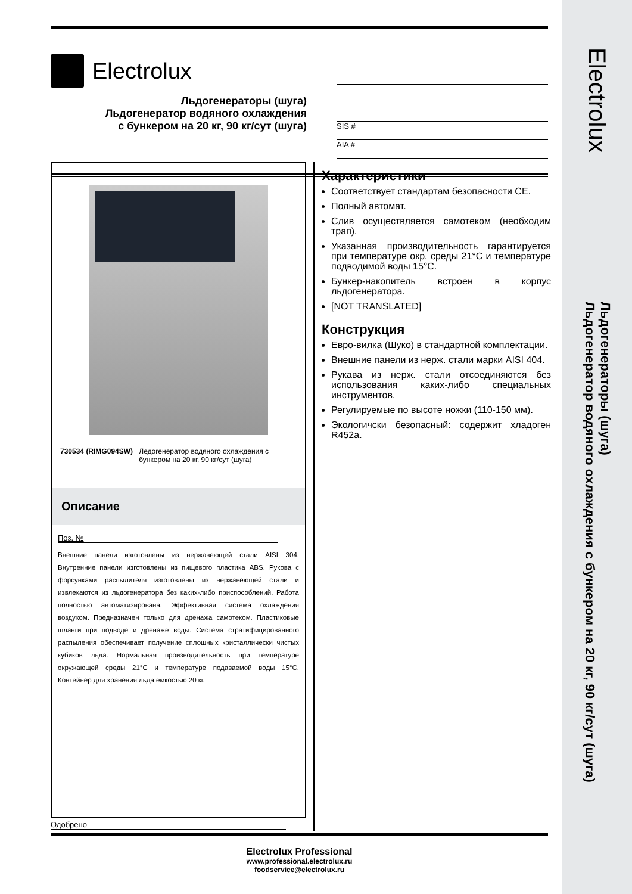Electrolux
Льдогенераторы (шуга)
Льдогенератор водяного охлаждения с бункером на 20 кг, 90 кг/сут (шуга)
Electrolux
Льдогенераторы (шуга)
Льдогенератор водяного охлаждения
с бункером на 20 кг, 90 кг/сут (шуга)
SIS #
AIA #
730534 (RIMG094SW) Ледогенератор водяного охлаждения с бункером на 20 кг, 90 кг/сут (шуга)
Описание
Поз. №
Внешние панели изготовлены из нержавеющей стали AISI 304. Внутренние панели изготовлены из пищевого пластика ABS. Рукова с форсунками распылителя изготовлены из нержавеющей стали и извлекаются из льдогенератора без каких-либо приспособлений. Работа полностью автоматизирована. Эффективная система охлаждения воздухом. Предназначен только для дренажа самотеком. Пластиковые шланги при подводе и дренаже воды. Система стратифицированного распыления обеспечивает получение сплошных кристаллически чистых кубиков льда. Нормальная производительность при температуре окружающей среды 21°C и температуре подаваемой воды 15°C. Контейнер для хранения льда емкостью 20 кг.
Одобрено
Характеристики
Соответствует стандартам безопасности CE.
Полный автомат.
Слив осуществляется самотеком (необходим трап).
Указанная производительность гарантируется при температуре окр. среды 21°C и температуре подводимой воды 15°C.
Бункер-накопитель встроен в корпус льдогенератора.
[NOT TRANSLATED]
Конструкция
Евро-вилка (Шуко) в стандартной комплектации.
Внешние панели из нерж. стали марки AISI 404.
Рукава из нерж. стали отсоединяются без использования каких-либо специальных инструментов.
Регулируемые по высоте ножки (110-150 мм).
Экологичски безопасный: содержит хладоген R452a.
Electrolux Professional
www.professional.electrolux.ru
foodservice@electrolux.ru